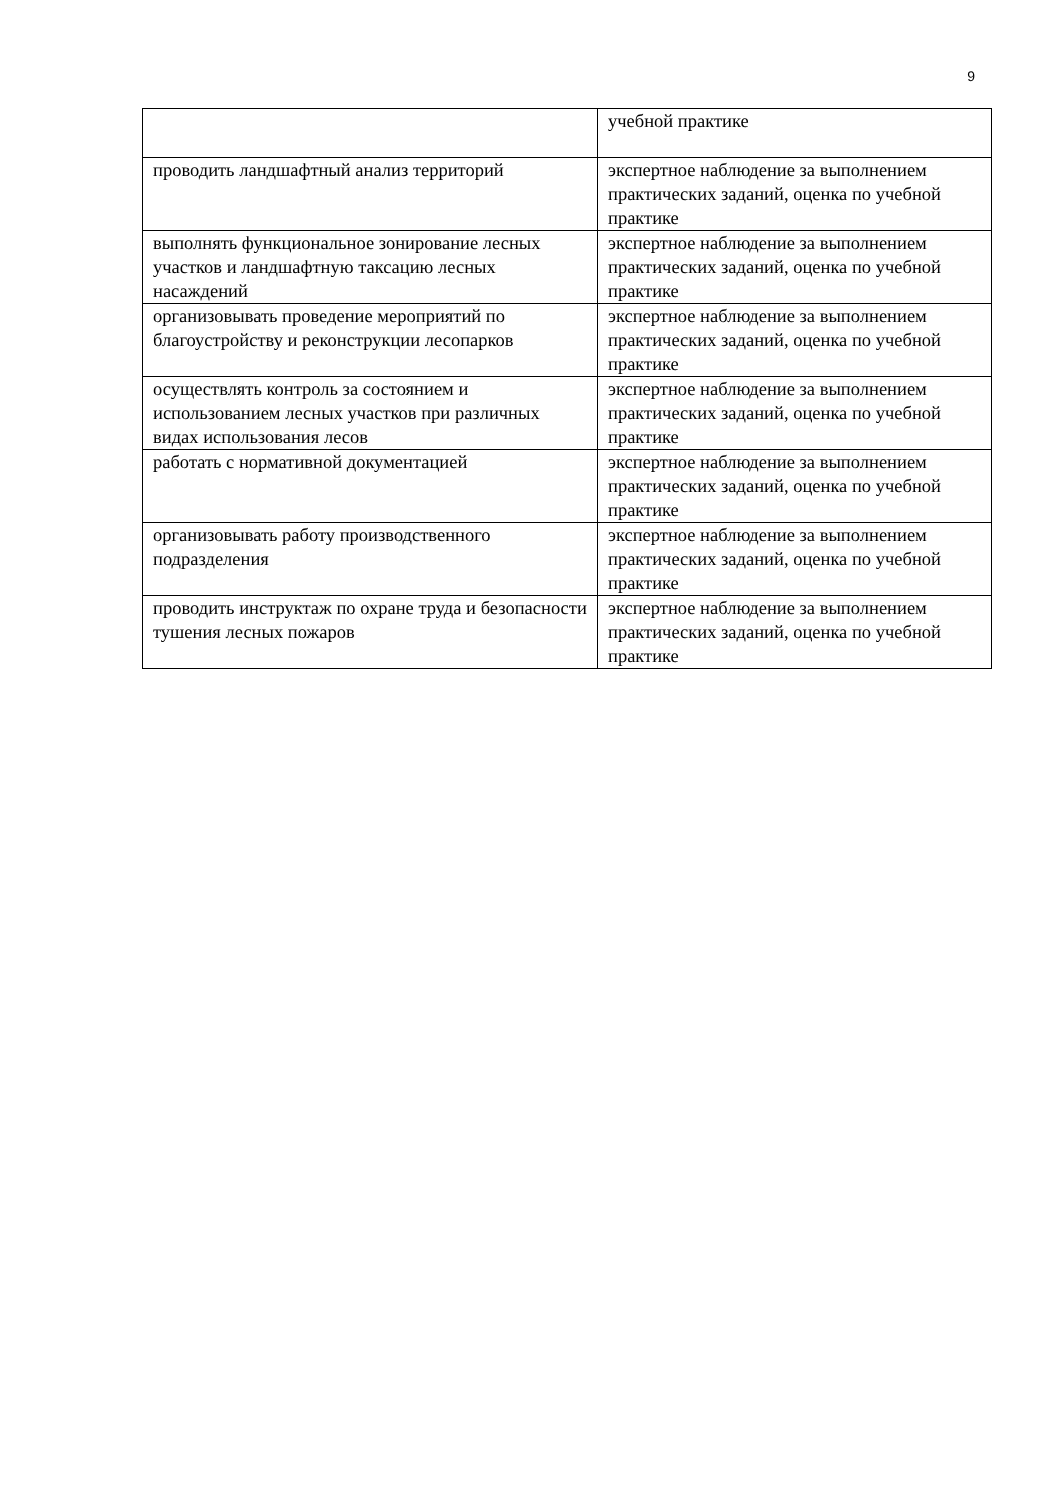9
| | учебной практике |
| проводить ландшафтный анализ территорий | экспертное наблюдение за выполнением практических заданий, оценка по учебной практике |
| выполнять функциональное зонирование лесных участков и ландшафтную таксацию лесных насаждений | экспертное наблюдение за выполнением практических заданий, оценка по учебной практике |
| организовывать проведение мероприятий по благоустройству и реконструкции лесопарков | экспертное наблюдение за выполнением практических заданий, оценка по учебной практике |
| осуществлять контроль за состоянием и использованием лесных участков при различных видах использования лесов | экспертное наблюдение за выполнением практических заданий, оценка по учебной практике |
| работать с нормативной документацией | экспертное наблюдение за выполнением практических заданий, оценка по учебной практике |
| организовывать работу производственного подразделения | экспертное наблюдение за выполнением практических заданий, оценка по учебной практике |
| проводить инструктаж по охране труда и безопасности тушения лесных пожаров | экспертное наблюдение за выполнением практических заданий, оценка по учебной практике |